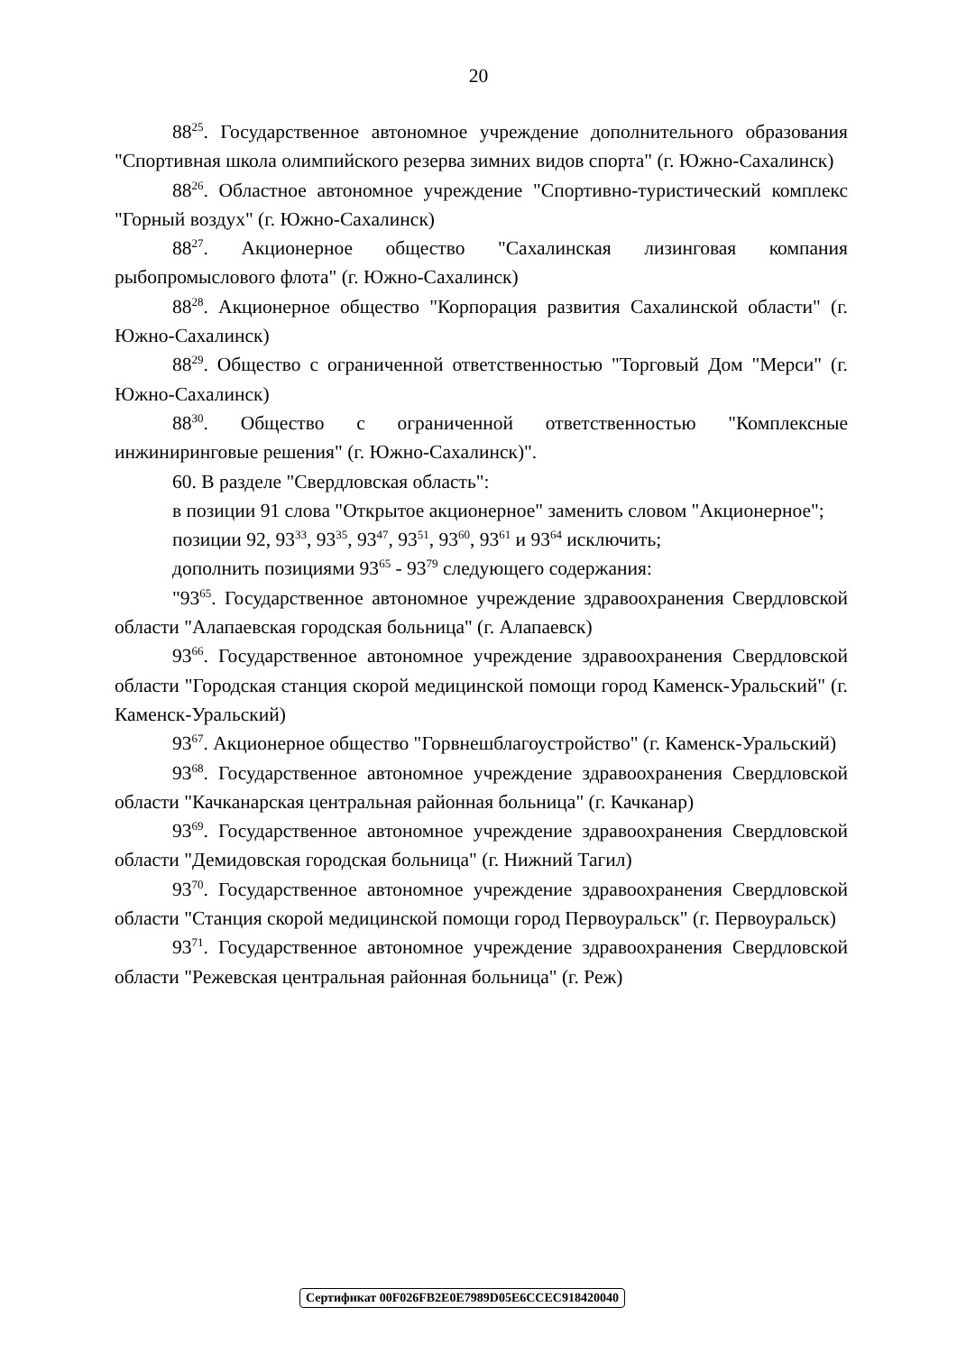20
88<sup>25</sup>. Государственное автономное учреждение дополнительного образования "Спортивная школа олимпийского резерва зимних видов спорта" (г. Южно-Сахалинск)
88<sup>26</sup>. Областное автономное учреждение "Спортивно-туристический комплекс "Горный воздух" (г. Южно-Сахалинск)
88<sup>27</sup>. Акционерное общество "Сахалинская лизинговая компания рыбопромыслового флота" (г. Южно-Сахалинск)
88<sup>28</sup>. Акционерное общество "Корпорация развития Сахалинской области" (г. Южно-Сахалинск)
88<sup>29</sup>. Общество с ограниченной ответственностью "Торговый Дом "Мерси" (г. Южно-Сахалинск)
88<sup>30</sup>. Общество с ограниченной ответственностью "Комплексные инжиниринговые решения" (г. Южно-Сахалинск)".
60. В разделе "Свердловская область":
в позиции 91 слова "Открытое акционерное" заменить словом "Акционерное";
позиции 92, 93<sup>33</sup>, 93<sup>35</sup>, 93<sup>47</sup>, 93<sup>51</sup>, 93<sup>60</sup>, 93<sup>61</sup> и 93<sup>64</sup> исключить;
дополнить позициями 93<sup>65</sup> - 93<sup>79</sup> следующего содержания:
"93<sup>65</sup>. Государственное автономное учреждение здравоохранения Свердловской области "Алапаевская городская больница" (г. Алапаевск)
93<sup>66</sup>. Государственное автономное учреждение здравоохранения Свердловской области "Городская станция скорой медицинской помощи город Каменск-Уральский" (г. Каменск-Уральский)
93<sup>67</sup>. Акционерное общество "Горвнешблагоустройство" (г. Каменск-Уральский)
93<sup>68</sup>. Государственное автономное учреждение здравоохранения Свердловской области "Качканарская центральная районная больница" (г. Качканар)
93<sup>69</sup>. Государственное автономное учреждение здравоохранения Свердловской области "Демидовская городская больница" (г. Нижний Тагил)
93<sup>70</sup>. Государственное автономное учреждение здравоохранения Свердловской области "Станция скорой медицинской помощи город Первоуральск" (г. Первоуральск)
93<sup>71</sup>. Государственное автономное учреждение здравоохранения Свердловской области "Режевская центральная районная больница" (г. Реж)
Сертификат 00F026FB2E0E7989D05E6CCEC918420040